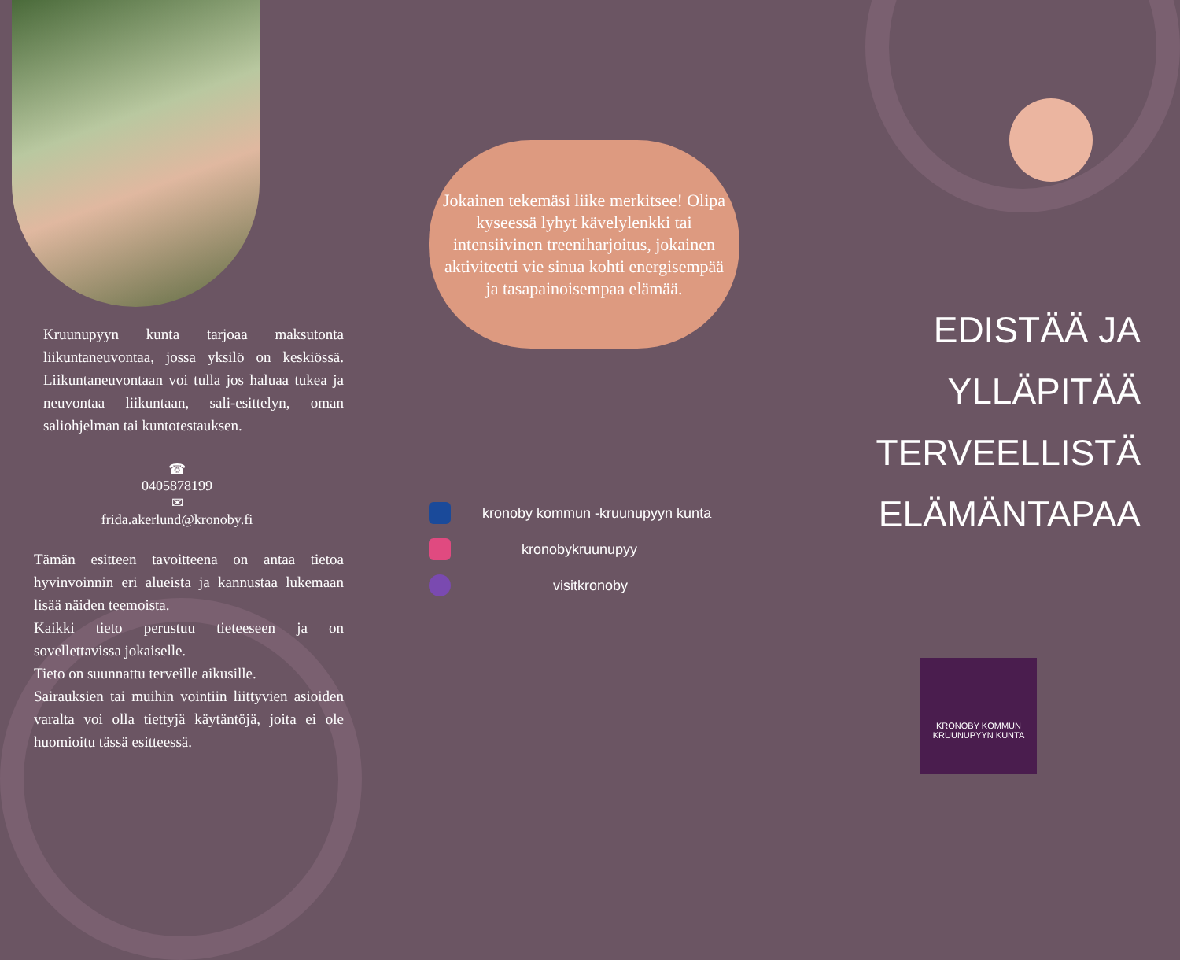Kruunupyyn kunta tarjoaa maksutonta liikuntaneuvontaa, jossa yksilö on keskiössä. Liikuntaneuvontaan voi tulla jos haluaa tukea ja neuvontaa liikuntaan, sali-esittelyn, oman saliohjelman tai kuntotestauksen.
☎
0405878199
✉
frida.akerlund@kronoby.fi
Tämän esitteen tavoitteena on antaa tietoa hyvinvoinnin eri alueista ja kannustaa lukemaan lisää näiden teemoista.
Kaikki tieto perustuu tieteeseen ja on sovellettavissa jokaiselle.
Tieto on suunnattu terveille aikusille.
Sairauksien tai muihin vointiin liittyvien asioiden varalta voi olla tiettyjä käytäntöjä, joita ei ole huomioitu tässä esitteessä.
Jokainen tekemäsi liike merkitsee! Olipa kyseessä lyhyt kävelylenkki tai intensiivinen treeniharjoitus, jokainen aktiviteetti vie sinua kohti energisempää ja tasapainoisempaa elämää.
kronoby kommun -kruunupyyn kunta
kronobykruunupyy
visitkronoby
EDISTÄÄ JA
YLLÄPITÄÄ
TERVEELLISTÄ
ELÄMÄNTAPAA
KRONOBY KOMMUN
KRUUNUPYYN KUNTA